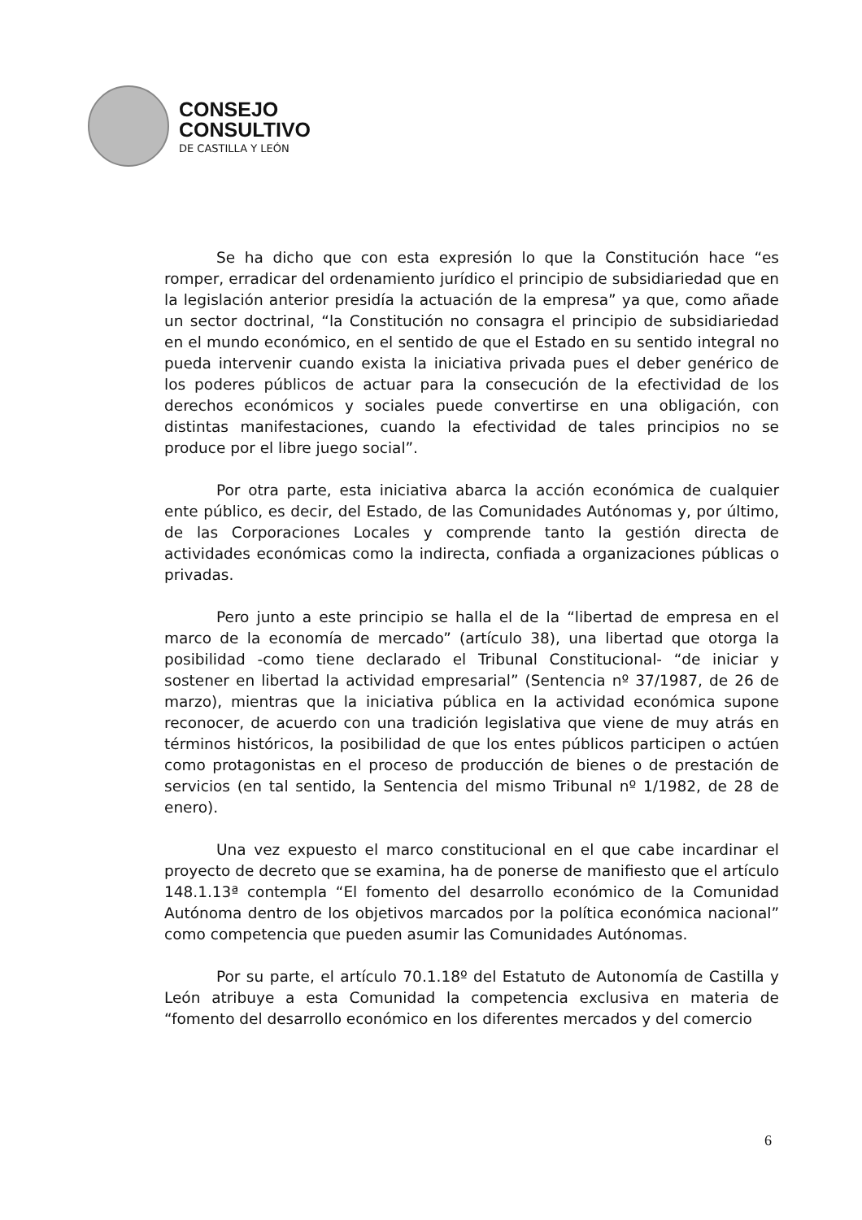CONSEJO
CONSULTIVO
DE CASTILLA Y LEÓN
Se ha dicho que con esta expresión lo que la Constitución hace “es romper, erradicar del ordenamiento jurídico el principio de subsidiariedad que en la legislación anterior presidía la actuación de la empresa” ya que, como añade un sector doctrinal, “la Constitución no consagra el principio de subsidiariedad en el mundo económico, en el sentido de que el Estado en su sentido integral no pueda intervenir cuando exista la iniciativa privada pues el deber genérico de los poderes públicos de actuar para la consecución de la efectividad de los derechos económicos y sociales puede convertirse en una obligación, con distintas manifestaciones, cuando la efectividad de tales principios no se produce por el libre juego social”.
Por otra parte, esta iniciativa abarca la acción económica de cualquier ente público, es decir, del Estado, de las Comunidades Autónomas y, por último, de las Corporaciones Locales y comprende tanto la gestión directa de actividades económicas como la indirecta, confiada a organizaciones públicas o privadas.
Pero junto a este principio se halla el de la “libertad de empresa en el marco de la economía de mercado” (artículo 38), una libertad que otorga la posibilidad -como tiene declarado el Tribunal Constitucional- “de iniciar y sostener en libertad la actividad empresarial” (Sentencia nº 37/1987, de 26 de marzo), mientras que la iniciativa pública en la actividad económica supone reconocer, de acuerdo con una tradición legislativa que viene de muy atrás en términos históricos, la posibilidad de que los entes públicos participen o actúen como protagonistas en el proceso de producción de bienes o de prestación de servicios (en tal sentido, la Sentencia del mismo Tribunal nº 1/1982, de 28 de enero).
Una vez expuesto el marco constitucional en el que cabe incardinar el proyecto de decreto que se examina, ha de ponerse de manifiesto que el artículo 148.1.13ª contempla “El fomento del desarrollo económico de la Comunidad Autónoma dentro de los objetivos marcados por la política económica nacional” como competencia que pueden asumir las Comunidades Autónomas.
Por su parte, el artículo 70.1.18º del Estatuto de Autonomía de Castilla y León atribuye a esta Comunidad la competencia exclusiva en materia de “fomento del desarrollo económico en los diferentes mercados y del comercio
6